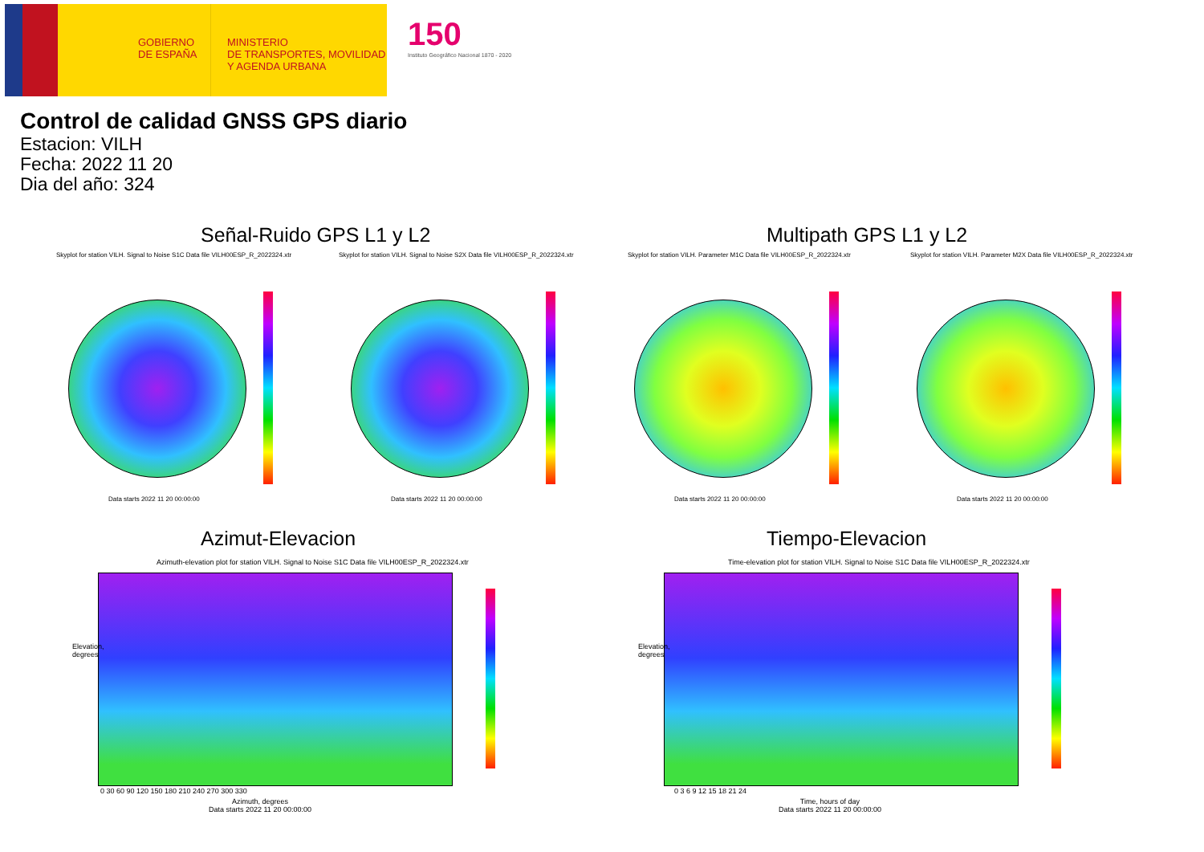GOBIERNO
DE ESPAÑA
MINISTERIO
DE TRANSPORTES, MOVILIDAD
Y AGENDA URBANA
150
Instituto Geográfico Nacional 1870 - 2020
Control de calidad GNSS GPS diario
Estacion: VILH
Fecha: 2022 11 20
Dia del año: 324
Señal-Ruido GPS L1 y L2 Multipath GPS L1 y L2
Skyplot for station VILH. Signal to Noise S1C Data file VILH00ESP_R_2022324.xtr
Skyplot for station VILH. Signal to Noise S2X Data file VILH00ESP_R_2022324.xtr
Skyplot for station VILH. Parameter M1C Data file VILH00ESP_R_2022324.xtr
Skyplot for station VILH. Parameter M2X Data file VILH00ESP_R_2022324.xtr
Data starts 2022 11 20 00:00:00
Data starts 2022 11 20 00:00:00
Data starts 2022 11 20 00:00:00
Data starts 2022 11 20 00:00:00
Azimut-Elevacion Tiempo-Elevacion
Azimuth-elevation plot for station VILH. Signal to Noise S1C Data file VILH00ESP_R_2022324.xtr
Time-elevation plot for station VILH. Signal to Noise S1C Data file VILH00ESP_R_2022324.xtr
Azimuth, degrees
Data starts 2022 11 20 00:00:00
Time, hours of day
Data starts 2022 11 20 00:00:00
0 30 60 90 120 150 180 210 240 270 300 330
0 3 6 9 12 15 18 21 24
Elevation, degrees
Elevation, degrees